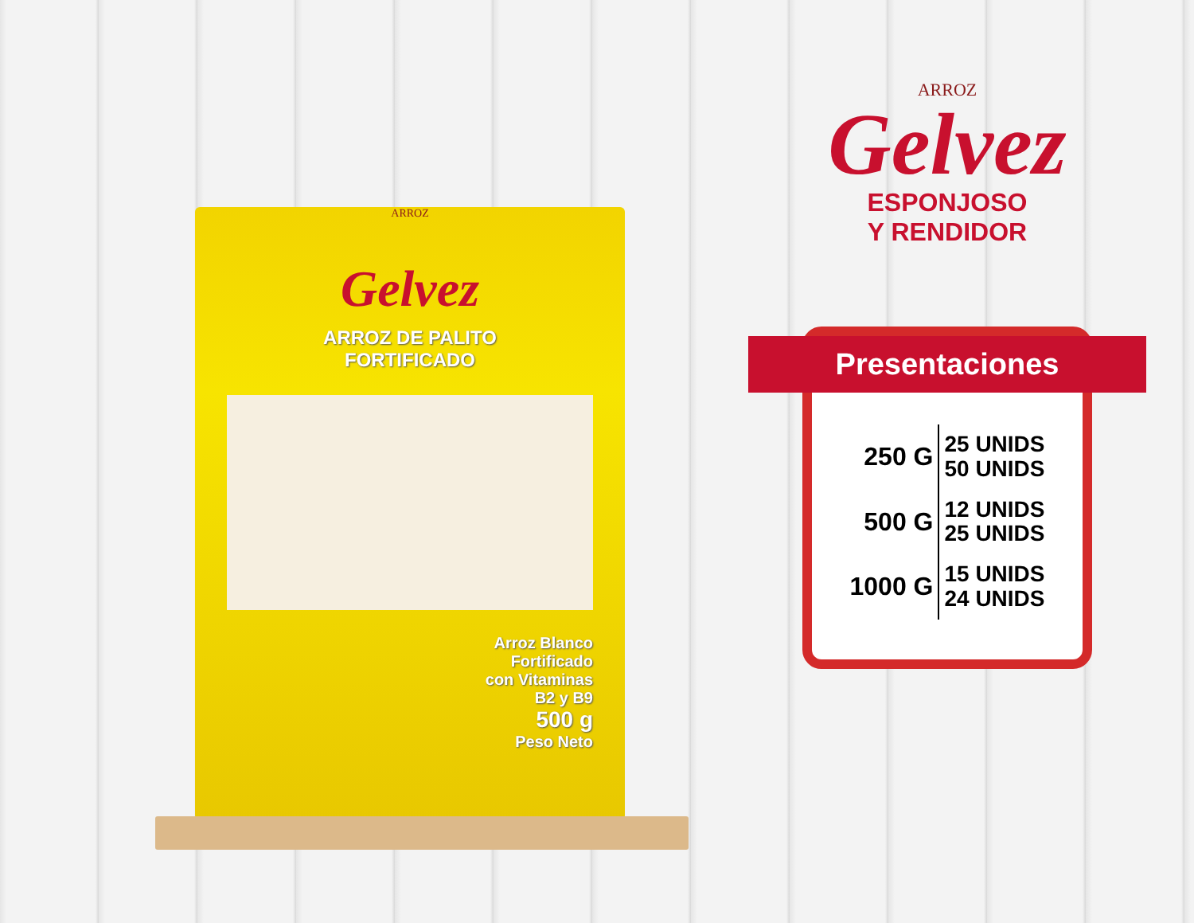ARROZ
Gelvez
ARROZ DE PALITO
FORTIFICADO
Arroz Blanco
Fortificado
con Vitaminas
B2 y B9
500 g
Peso Neto
ARROZ
Gelvez
ESPONJOSO
Y RENDIDOR
Presentaciones
| 250 G | 25 UNIDS 50 UNIDS |
| 500 G | 12 UNIDS 25 UNIDS |
| 1000 G | 15 UNIDS 24 UNIDS |